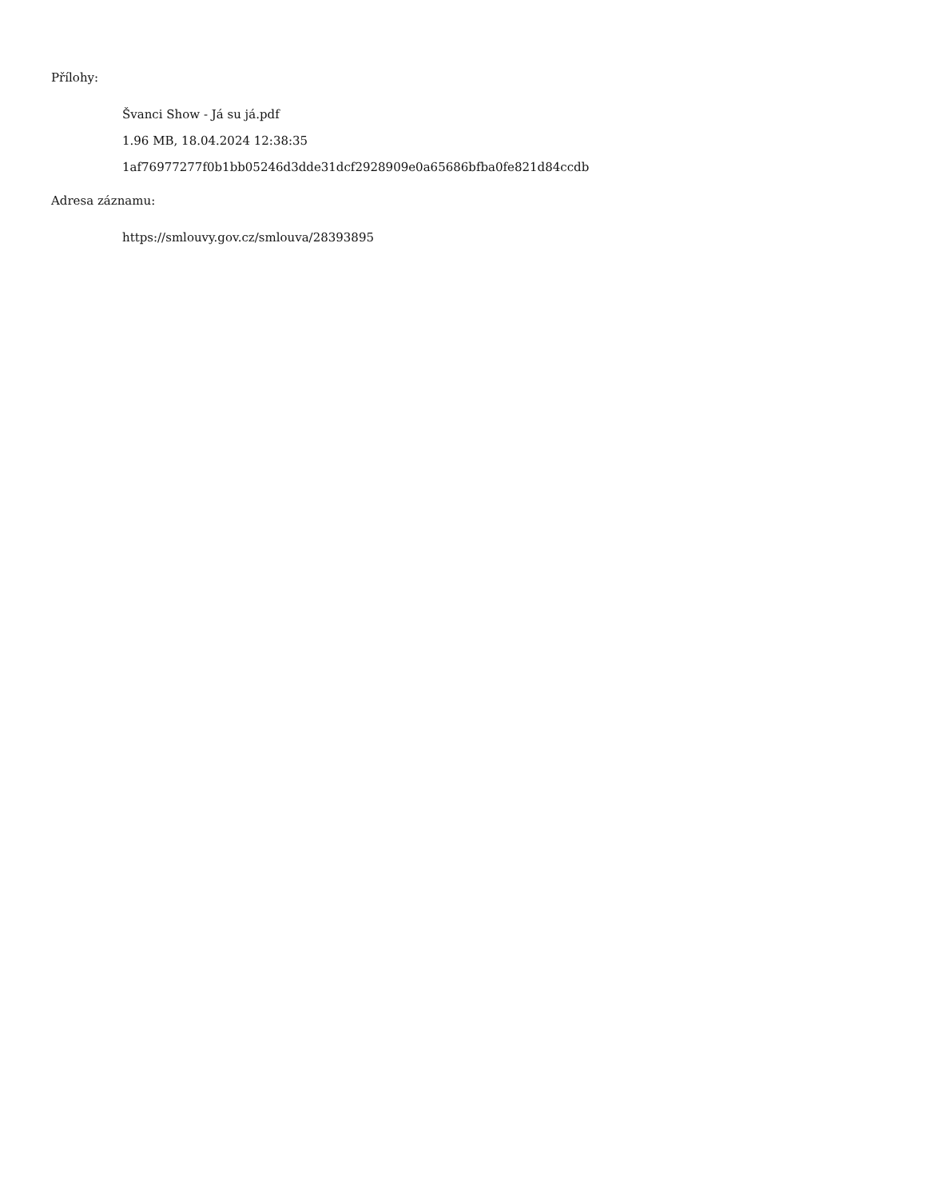Přílohy:
Švanci Show - Já su já.pdf
1.96 MB, 18.04.2024 12:38:35
1af76977277f0b1bb05246d3dde31dcf2928909e0a65686bfba0fe821d84ccdb
Adresa záznamu:
https://smlouvy.gov.cz/smlouva/28393895